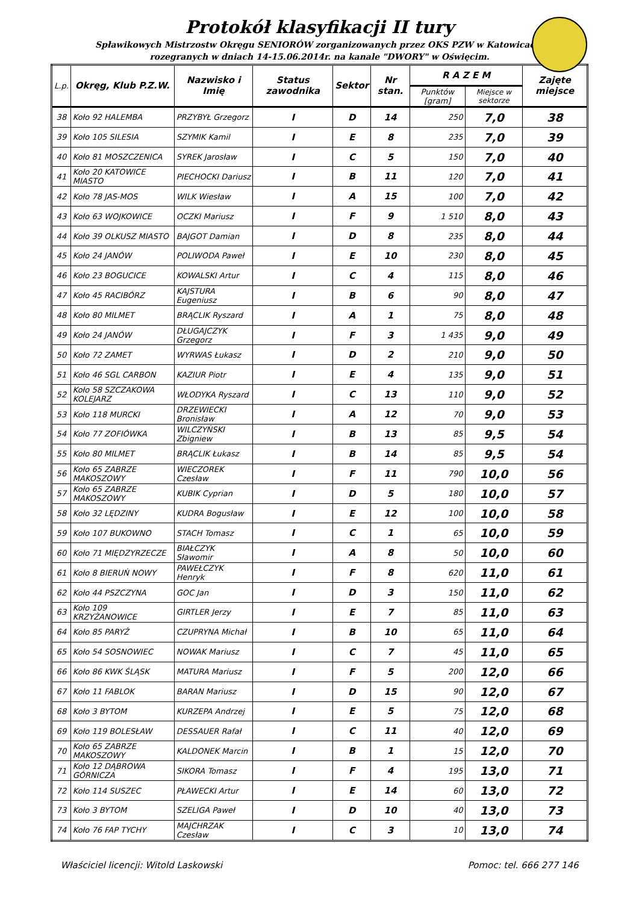Protokół klasyfikacji II tury
Spławikowych Mistrzostw Okręgu SENIORÓW zorganizowanych przez OKS PZW w Katowicach.
rozegranych w dniach 14-15.06.2014r. na kanale "DWORY" w Oświęcim.
| L.p. | Okręg, Klub P.Z.W. | Nazwisko i Imię | Status zawodnika | Sektor | Nr stan. | R A Z E M | | Zajęte miejsce |
| --- | --- | --- | --- | --- | --- | --- | --- | --- |
| | | | | | | Punktów [gram] | Miejsce w sektorze | |
| 38 | Koło 92 HALEMBA | PRZYBYŁ Grzegorz | I | D | 14 | 250 | 7,0 | 38 |
| 39 | Koło 105 SILESIA | SZYMIK Kamil | I | E | 8 | 235 | 7,0 | 39 |
| 40 | Koło 81 MOSZCZENICA | SYREK Jarosław | I | C | 5 | 150 | 7,0 | 40 |
| 41 | Koło 20 KATOWICE MIASTO | PIECHOCKI Dariusz | I | B | 11 | 120 | 7,0 | 41 |
| 42 | Koło 78 JAS-MOS | WILK Wiesław | I | A | 15 | 100 | 7,0 | 42 |
| 43 | Koło 63 WOJKOWICE | OCZKI Mariusz | I | F | 9 | 1 510 | 8,0 | 43 |
| 44 | Koło 39 OLKUSZ MIASTO | BAJGOT Damian | I | D | 8 | 235 | 8,0 | 44 |
| 45 | Koło 24 JANÓW | POLIWODA Paweł | I | E | 10 | 230 | 8,0 | 45 |
| 46 | Koło 23 BOGUCICE | KOWALSKI Artur | I | C | 4 | 115 | 8,0 | 46 |
| 47 | Koło 45 RACIBÓRZ | KAJSTURA Eugeniusz | I | B | 6 | 90 | 8,0 | 47 |
| 48 | Koło 80 MILMET | BRĄCLIK Ryszard | I | A | 1 | 75 | 8,0 | 48 |
| 49 | Koło 24 JANÓW | DŁUGAJCZYK Grzegorz | I | F | 3 | 1 435 | 9,0 | 49 |
| 50 | Koło 72 ZAMET | WYRWAS Łukasz | I | D | 2 | 210 | 9,0 | 50 |
| 51 | Koło 46 SGL CARBON | KAZIUR Piotr | I | E | 4 | 135 | 9,0 | 51 |
| 52 | Koło 58 SZCZAKOWA KOLEJARZ | WŁODYKA Ryszard | I | C | 13 | 110 | 9,0 | 52 |
| 53 | Koło 118 MURCKI | DRZEWIECKI Bronisław | I | A | 12 | 70 | 9,0 | 53 |
| 54 | Koło 77 ZOFIÓWKA | WILCZYŃSKI Zbigniew | I | B | 13 | 85 | 9,5 | 54 |
| 55 | Koło 80 MILMET | BRĄCLIK Łukasz | I | B | 14 | 85 | 9,5 | 54 |
| 56 | Koło 65 ZABRZE MAKOSZOWY | WIECZOREK Czesław | I | F | 11 | 790 | 10,0 | 56 |
| 57 | Koło 65 ZABRZE MAKOSZOWY | KUBIK Cyprian | I | D | 5 | 180 | 10,0 | 57 |
| 58 | Koło 32 LĘDZINY | KUDRA Bogusław | I | E | 12 | 100 | 10,0 | 58 |
| 59 | Koło 107 BUKOWNO | STACH Tomasz | I | C | 1 | 65 | 10,0 | 59 |
| 60 | Koło 71 MIĘDZYRZECZE | BIAŁCZYK Sławomir | I | A | 8 | 50 | 10,0 | 60 |
| 61 | Koło 8 BIERUŃ NOWY | PAWEŁCZYK Henryk | I | F | 8 | 620 | 11,0 | 61 |
| 62 | Koło 44 PSZCZYNA | GOC Jan | I | D | 3 | 150 | 11,0 | 62 |
| 63 | Koło 109 KRZYŻANOWICE | GIRTLER Jerzy | I | E | 7 | 85 | 11,0 | 63 |
| 64 | Koło 85 PARYŻ | CZUPRYNA Michał | I | B | 10 | 65 | 11,0 | 64 |
| 65 | Koło 54 SOSNOWIEC | NOWAK Mariusz | I | C | 7 | 45 | 11,0 | 65 |
| 66 | Koło 86 KWK ŚLĄSK | MATURA Mariusz | I | F | 5 | 200 | 12,0 | 66 |
| 67 | Koło 11 FABLOK | BARAN Mariusz | I | D | 15 | 90 | 12,0 | 67 |
| 68 | Koło 3 BYTOM | KURZEPA Andrzej | I | E | 5 | 75 | 12,0 | 68 |
| 69 | Koło 119 BOLESŁAW | DESSAUER Rafał | I | C | 11 | 40 | 12,0 | 69 |
| 70 | Koło 65 ZABRZE MAKOSZOWY | KALDONEK Marcin | I | B | 1 | 15 | 12,0 | 70 |
| 71 | Koło 12 DĄBROWA GÓRNICZA | SIKORA Tomasz | I | F | 4 | 195 | 13,0 | 71 |
| 72 | Koło 114 SUSZEC | PŁAWECKI Artur | I | E | 14 | 60 | 13,0 | 72 |
| 73 | Koło 3 BYTOM | SZELIGA Paweł | I | D | 10 | 40 | 13,0 | 73 |
| 74 | Koło 76 FAP TYCHY | MAJCHRZAK Czesław | I | C | 3 | 10 | 13,0 | 74 |
Właściciel licencji: Witold Laskowski Pomoc: tel. 666 277 146